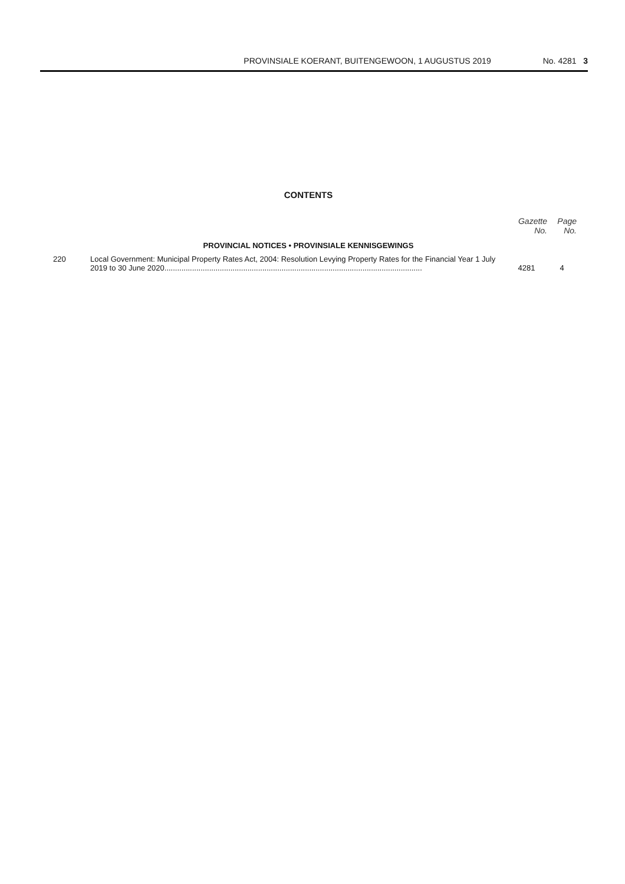PROVINSIALE KOERANT, BUITENGEWOON, 1 AUGUSTUS 2019 No. 4281 3
CONTENTS
| | | Gazette No. | Page No. |
| --- | --- | --- | --- |
| PROVINCIAL NOTICES • PROVINSIALE KENNISGEWINGS | | | |
| 220 | Local Government: Municipal Property Rates Act, 2004: Resolution Levying Property Rates for the Financial Year 1 July 2019 to 30 June 2020......................................................................................................................... | 4281 | 4 |